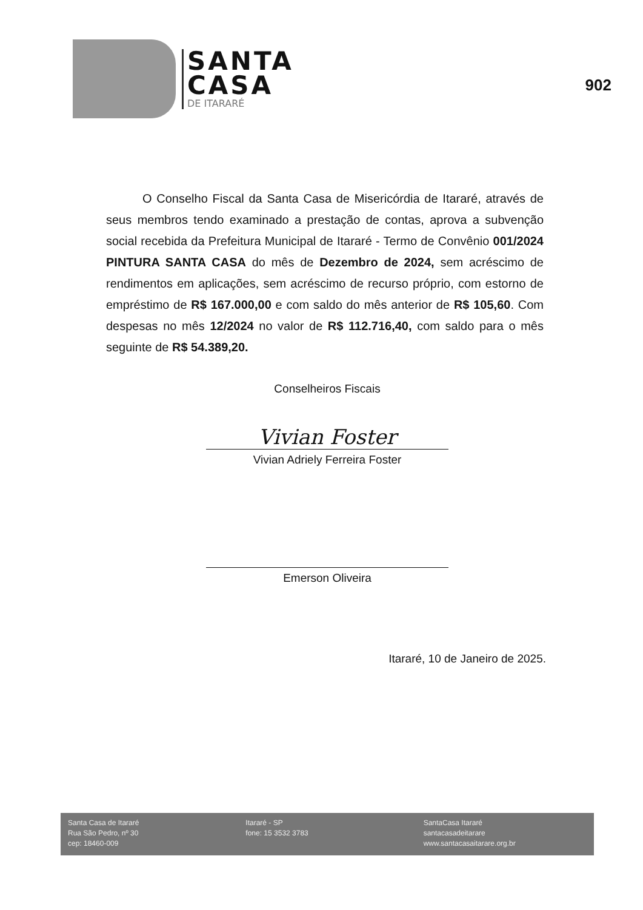SANTA
CASA
DE ITARARÉ
902
O Conselho Fiscal da Santa Casa de Misericórdia de Itararé, através de seus membros tendo examinado a prestação de contas, aprova a subvenção social recebida da Prefeitura Municipal de Itararé - Termo de Convênio 001/2024 PINTURA SANTA CASA do mês de Dezembro de 2024, sem acréscimo de rendimentos em aplicações, sem acréscimo de recurso próprio, com estorno de empréstimo de R$ 167.000,00 e com saldo do mês anterior de R$ 105,60. Com despesas no mês 12/2024 no valor de R$ 112.716,40, com saldo para o mês seguinte de R$ 54.389,20.
Conselheiros Fiscais
Vivian Foster
Vivian Adriely Ferreira Foster
Emerson Oliveira
Itararé, 10 de Janeiro de 2025.
Santa Casa de Itararé
Rua São Pedro, nº 30
cep: 18460-009
Itararé - SP
fone: 15 3532 3783
SantaCasa Itararé
santacasadeitarare
www.santacasaitarare.org.br